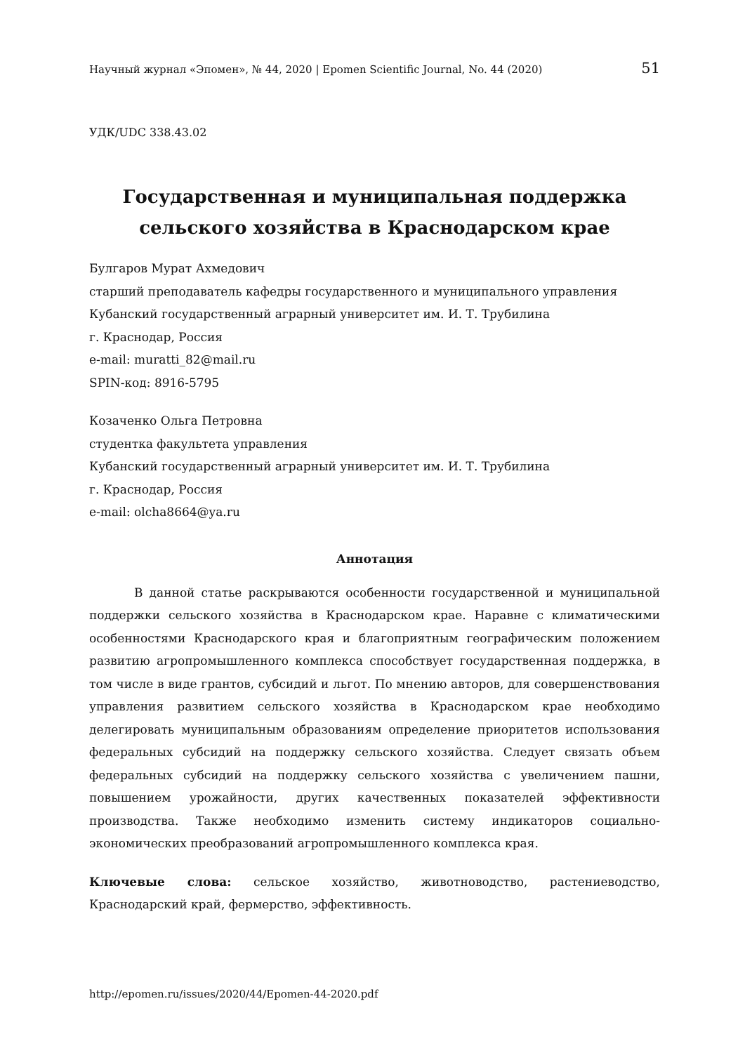Научный журнал «Эпомен», № 44, 2020 | Epomen Scientific Journal, No. 44 (2020) 51
УДК/UDC 338.43.02
Государственная и муниципальная поддержка
сельского хозяйства в Краснодарском крае
Булгаров Мурат Ахмедович
старший преподаватель кафедры государственного и муниципального управления
Кубанский государственный аграрный университет им. И. Т. Трубилина
г. Краснодар, Россия
e-mail: muratti_82@mail.ru
SPIN-код: 8916-5795
Козаченко Ольга Петровна
студентка факультета управления
Кубанский государственный аграрный университет им. И. Т. Трубилина
г. Краснодар, Россия
e-mail: olcha8664@ya.ru
Аннотация
В данной статье раскрываются особенности государственной и муниципальной поддержки сельского хозяйства в Краснодарском крае. Наравне с климатическими особенностями Краснодарского края и благоприятным географическим положением развитию агропромышленного комплекса способствует государственная поддержка, в том числе в виде грантов, субсидий и льгот. По мнению авторов, для совершенствования управления развитием сельского хозяйства в Краснодарском крае необходимо делегировать муниципальным образованиям определение приоритетов использования федеральных субсидий на поддержку сельского хозяйства. Следует связать объем федеральных субсидий на поддержку сельского хозяйства с увеличением пашни, повышением урожайности, других качественных показателей эффективности производства. Также необходимо изменить систему индикаторов социально-экономических преобразований агропромышленного комплекса края.
Ключевые слова: сельское хозяйство, животноводство, растениеводство, Краснодарский край, фермерство, эффективность.
http://epomen.ru/issues/2020/44/Epomen-44-2020.pdf